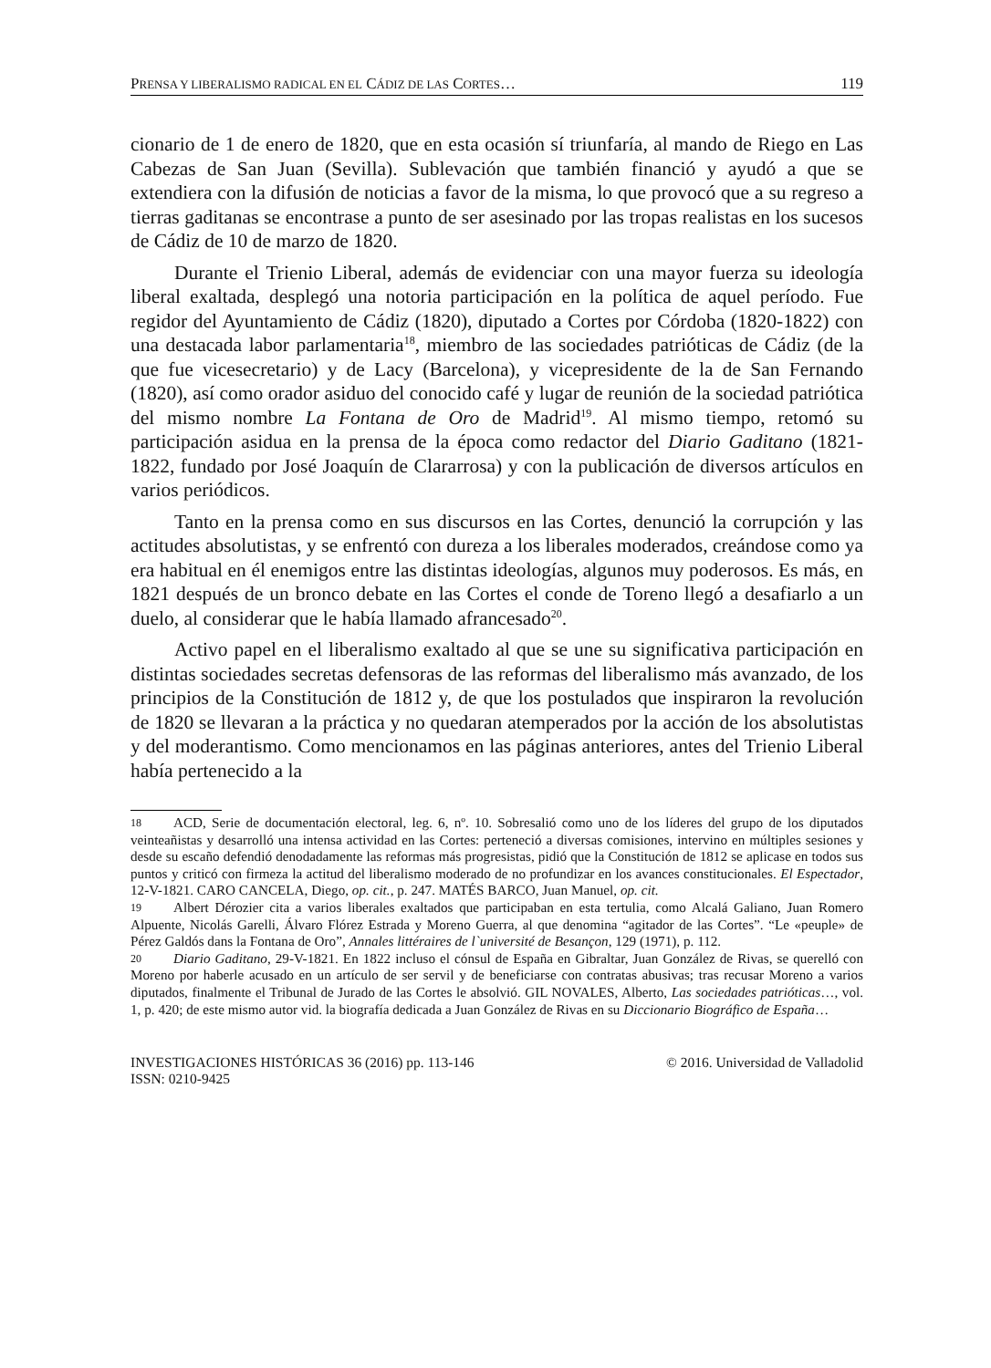PRENSA Y LIBERALISMO RADICAL EN EL CÁDIZ DE LAS CORTES… 119
cionario de 1 de enero de 1820, que en esta ocasión sí triunfaría, al mando de Riego en Las Cabezas de San Juan (Sevilla). Sublevación que también financió y ayudó a que se extendiera con la difusión de noticias a favor de la misma, lo que provocó que a su regreso a tierras gaditanas se encontrase a punto de ser asesinado por las tropas realistas en los sucesos de Cádiz de 10 de marzo de 1820.
Durante el Trienio Liberal, además de evidenciar con una mayor fuerza su ideología liberal exaltada, desplegó una notoria participación en la política de aquel período. Fue regidor del Ayuntamiento de Cádiz (1820), diputado a Cortes por Córdoba (1820-1822) con una destacada labor parlamentaria<sup>18</sup>, miembro de las sociedades patrióticas de Cádiz (de la que fue vicesecretario) y de Lacy (Barcelona), y vicepresidente de la de San Fernando (1820), así como orador asiduo del conocido café y lugar de reunión de la sociedad patriótica del mismo nombre La Fontana de Oro de Madrid<sup>19</sup>. Al mismo tiempo, retomó su participación asidua en la prensa de la época como redactor del Diario Gaditano (1821-1822, fundado por José Joaquín de Clararrosa) y con la publicación de diversos artículos en varios periódicos.
Tanto en la prensa como en sus discursos en las Cortes, denunció la corrupción y las actitudes absolutistas, y se enfrentó con dureza a los liberales moderados, creándose como ya era habitual en él enemigos entre las distintas ideologías, algunos muy poderosos. Es más, en 1821 después de un bronco debate en las Cortes el conde de Toreno llegó a desafiarlo a un duelo, al considerar que le había llamado afrancesado<sup>20</sup>.
Activo papel en el liberalismo exaltado al que se une su significativa participación en distintas sociedades secretas defensoras de las reformas del liberalismo más avanzado, de los principios de la Constitución de 1812 y, de que los postulados que inspiraron la revolución de 1820 se llevaran a la práctica y no quedaran atemperados por la acción de los absolutistas y del moderantismo. Como mencionamos en las páginas anteriores, antes del Trienio Liberal había pertenecido a la
18 ACD, Serie de documentación electoral, leg. 6, nº. 10. Sobresalió como uno de los líderes del grupo de los diputados veinteañistas y desarrolló una intensa actividad en las Cortes: perteneció a diversas comisiones, intervino en múltiples sesiones y desde su escaño defendió denodadamente las reformas más progresistas, pidió que la Constitución de 1812 se aplicase en todos sus puntos y criticó con firmeza la actitud del liberalismo moderado de no profundizar en los avances constitucionales. El Espectador, 12-V-1821. CARO CANCELA, Diego, op. cit., p. 247. MATÉS BARCO, Juan Manuel, op. cit.
19 Albert Dérozier cita a varios liberales exaltados que participaban en esta tertulia, como Alcalá Galiano, Juan Romero Alpuente, Nicolás Garelli, Álvaro Flórez Estrada y Moreno Guerra, al que denomina “agitador de las Cortes”. “Le «peuple» de Pérez Galdós dans la Fontana de Oro”, Annales littéraires de l`université de Besançon, 129 (1971), p. 112.
20 Diario Gaditano, 29-V-1821. En 1822 incluso el cónsul de España en Gibraltar, Juan González de Rivas, se querelló con Moreno por haberle acusado en un artículo de ser servil y de beneficiarse con contratas abusivas; tras recusar Moreno a varios diputados, finalmente el Tribunal de Jurado de las Cortes le absolvió. GIL NOVALES, Alberto, Las sociedades patrióticas…, vol. 1, p. 420; de este mismo autor vid. la biografía dedicada a Juan González de Rivas en su Diccionario Biográfico de España…
INVESTIGACIONES HISTÓRICAS 36 (2016) pp. 113-146
ISSN: 0210-9425 © 2016. Universidad de Valladolid